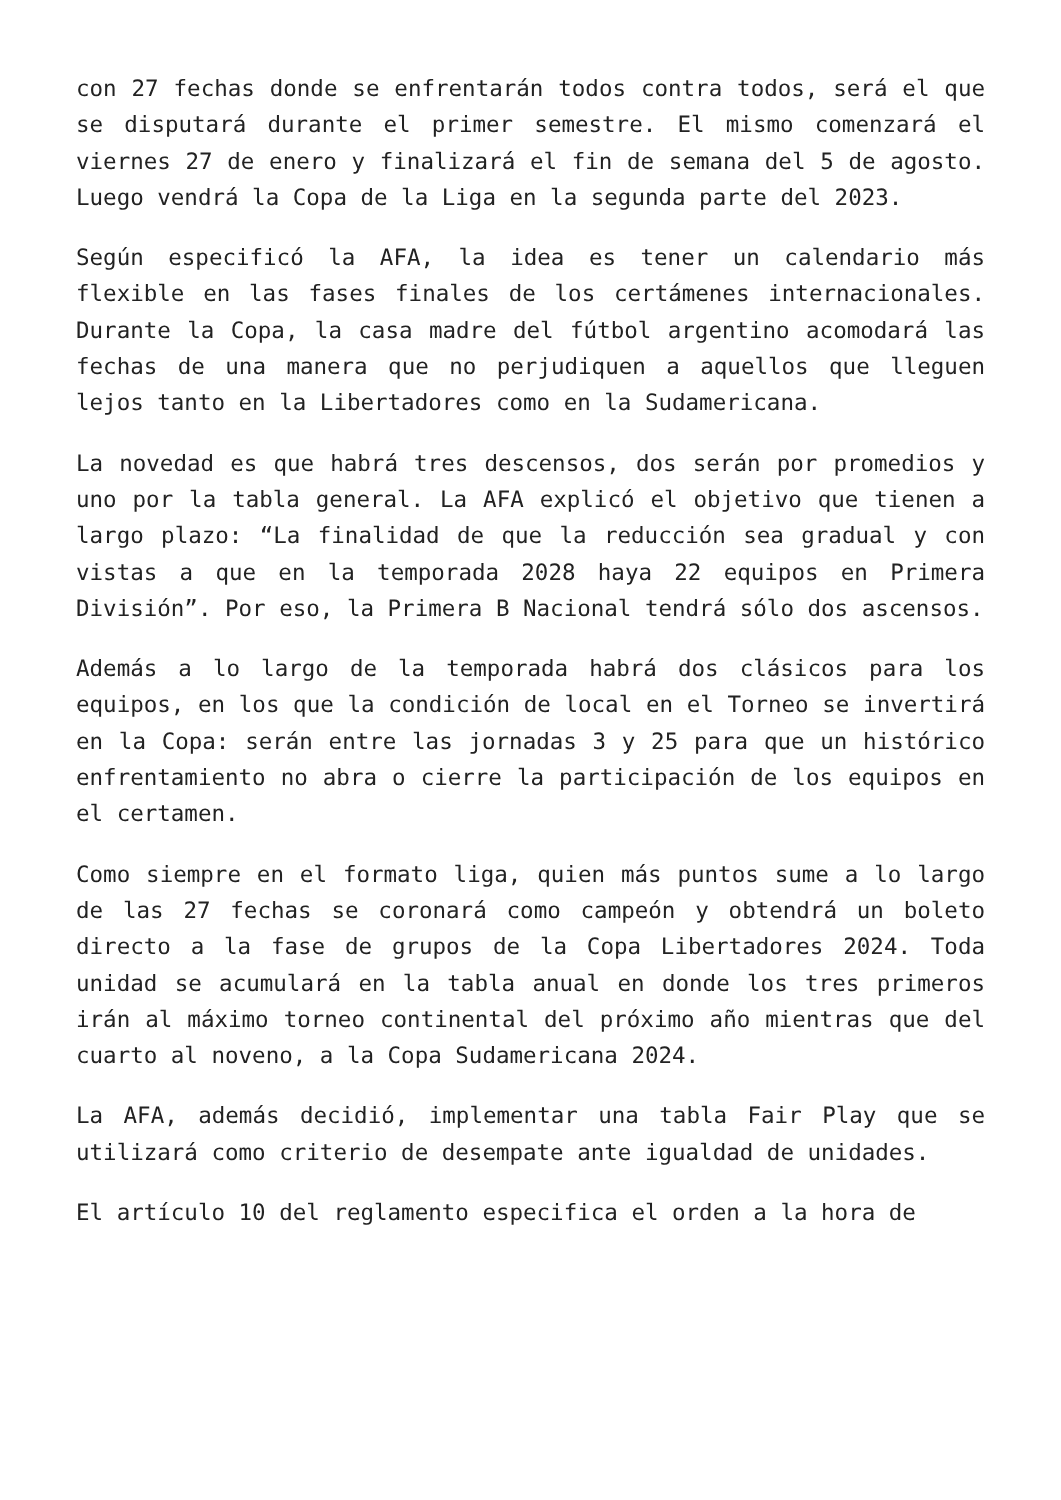con 27 fechas donde se enfrentarán todos contra todos, será el que se disputará durante el primer semestre. El mismo comenzará el viernes 27 de enero y finalizará el fin de semana del 5 de agosto. Luego vendrá la Copa de la Liga en la segunda parte del 2023.
Según especificó la AFA, la idea es tener un calendario más flexible en las fases finales de los certámenes internacionales. Durante la Copa, la casa madre del fútbol argentino acomodará las fechas de una manera que no perjudiquen a aquellos que lleguen lejos tanto en la Libertadores como en la Sudamericana.
La novedad es que habrá tres descensos, dos serán por promedios y uno por la tabla general. La AFA explicó el objetivo que tienen a largo plazo: “La finalidad de que la reducción sea gradual y con vistas a que en la temporada 2028 haya 22 equipos en Primera División”. Por eso, la Primera B Nacional tendrá sólo dos ascensos.
Además a lo largo de la temporada habrá dos clásicos para los equipos, en los que la condición de local en el Torneo se invertirá en la Copa: serán entre las jornadas 3 y 25 para que un histórico enfrentamiento no abra o cierre la participación de los equipos en el certamen.
Como siempre en el formato liga, quien más puntos sume a lo largo de las 27 fechas se coronará como campeón y obtendrá un boleto directo a la fase de grupos de la Copa Libertadores 2024. Toda unidad se acumulará en la tabla anual en donde los tres primeros irán al máximo torneo continental del próximo año mientras que del cuarto al noveno, a la Copa Sudamericana 2024.
La AFA, además decidió, implementar una tabla Fair Play que se utilizará como criterio de desempate ante igualdad de unidades.
El artículo 10 del reglamento especifica el orden a la hora de